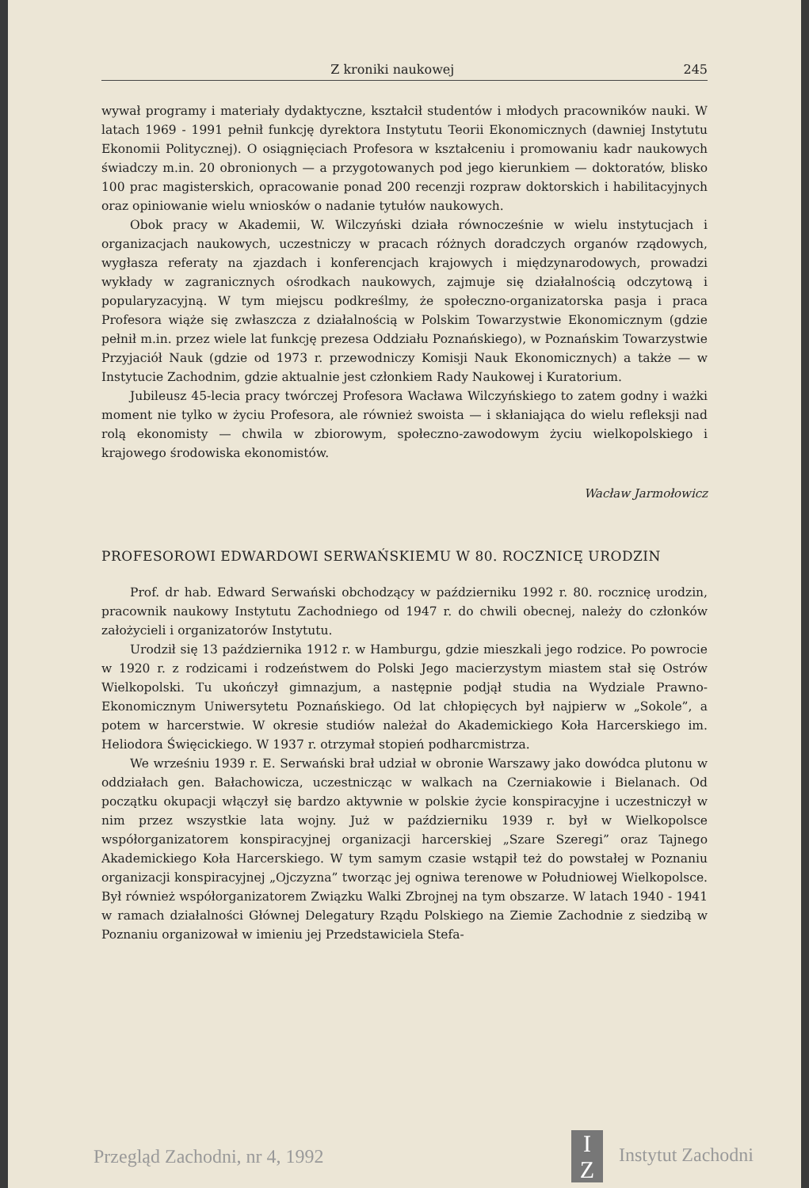Z kroniki naukowej 245
wywał programy i materiały dydaktyczne, kształcił studentów i młodych pracowników nauki. W latach 1969 - 1991 pełnił funkcję dyrektora Instytutu Teorii Ekonomicznych (dawniej Instytutu Ekonomii Politycznej). O osiągnięciach Profesora w kształceniu i promowaniu kadr naukowych świadczy m.in. 20 obronionych — a przygotowanych pod jego kierunkiem — doktoratów, blisko 100 prac magisterskich, opracowanie ponad 200 recenzji rozpraw doktorskich i habilitacyjnych oraz opiniowanie wielu wniosków o nadanie tytułów naukowych.
Obok pracy w Akademii, W. Wilczyński działa równocześnie w wielu instytucjach i organizacjach naukowych, uczestniczy w pracach różnych doradczych organów rządowych, wygłasza referaty na zjazdach i konferencjach krajowych i międzynarodowych, prowadzi wykłady w zagranicznych ośrodkach naukowych, zajmuje się działalnością odczytową i popularyzacyjną. W tym miejscu podkreślmy, że społeczno-organizatorska pasja i praca Profesora wiąże się zwłaszcza z działalnością w Polskim Towarzystwie Ekonomicznym (gdzie pełnił m.in. przez wiele lat funkcję prezesa Oddziału Poznańskiego), w Poznańskim Towarzystwie Przyjaciół Nauk (gdzie od 1973 r. przewodniczy Komisji Nauk Ekonomicznych) a także — w Instytucie Zachodnim, gdzie aktualnie jest członkiem Rady Naukowej i Kuratorium.
Jubileusz 45-lecia pracy twórczej Profesora Wacława Wilczyńskiego to zatem godny i ważki moment nie tylko w życiu Profesora, ale również swoista — i skłaniająca do wielu refleksji nad rolą ekonomisty — chwila w zbiorowym, społeczno-zawodowym życiu wielkopolskiego i krajowego środowiska ekonomistów.
Wacław Jarmołowicz
PROFESOROWI EDWARDOWI SERWAŃSKIEMU W 80. ROCZNICĘ URODZIN
Prof. dr hab. Edward Serwański obchodzący w październiku 1992 r. 80. rocznicę urodzin, pracownik naukowy Instytutu Zachodniego od 1947 r. do chwili obecnej, należy do członków założycieli i organizatorów Instytutu.
Urodził się 13 października 1912 r. w Hamburgu, gdzie mieszkali jego rodzice. Po powrocie w 1920 r. z rodzicami i rodzeństwem do Polski Jego macierzystym miastem stał się Ostrów Wielkopolski. Tu ukończył gimnazjum, a następnie podjął studia na Wydziale Prawno-Ekonomicznym Uniwersytetu Poznańskiego. Od lat chłopięcych był najpierw w „Sokole”, a potem w harcerstwie. W okresie studiów należał do Akademickiego Koła Harcerskiego im. Heliodora Święcickiego. W 1937 r. otrzymał stopień podharcmistrza.
We wrześniu 1939 r. E. Serwański brał udział w obronie Warszawy jako dowódca plutonu w oddziałach gen. Bałachowicza, uczestnicząc w walkach na Czerniakowie i Bielanach. Od początku okupacji włączył się bardzo aktywnie w polskie życie konspiracyjne i uczestniczył w nim przez wszystkie lata wojny. Już w październiku 1939 r. był w Wielkopolsce współorganizatorem konspiracyjnej organizacji harcerskiej „Szare Szeregi” oraz Tajnego Akademickiego Koła Harcerskiego. W tym samym czasie wstąpił też do powstałej w Poznaniu organizacji konspiracyjnej „Ojczyzna” tworząc jej ogniwa terenowe w Południowej Wielkopolsce. Był również współorganizatorem Związku Walki Zbrojnej na tym obszarze. W latach 1940 - 1941 w ramach działalności Głównej Delegatury Rządu Polskiego na Ziemie Zachodnie z siedzibą w Poznaniu organizował w imieniu jej Przedstawiciela Stefa-
Przegląd Zachodni, nr 4, 1992 I
Z Instytut Zachodni